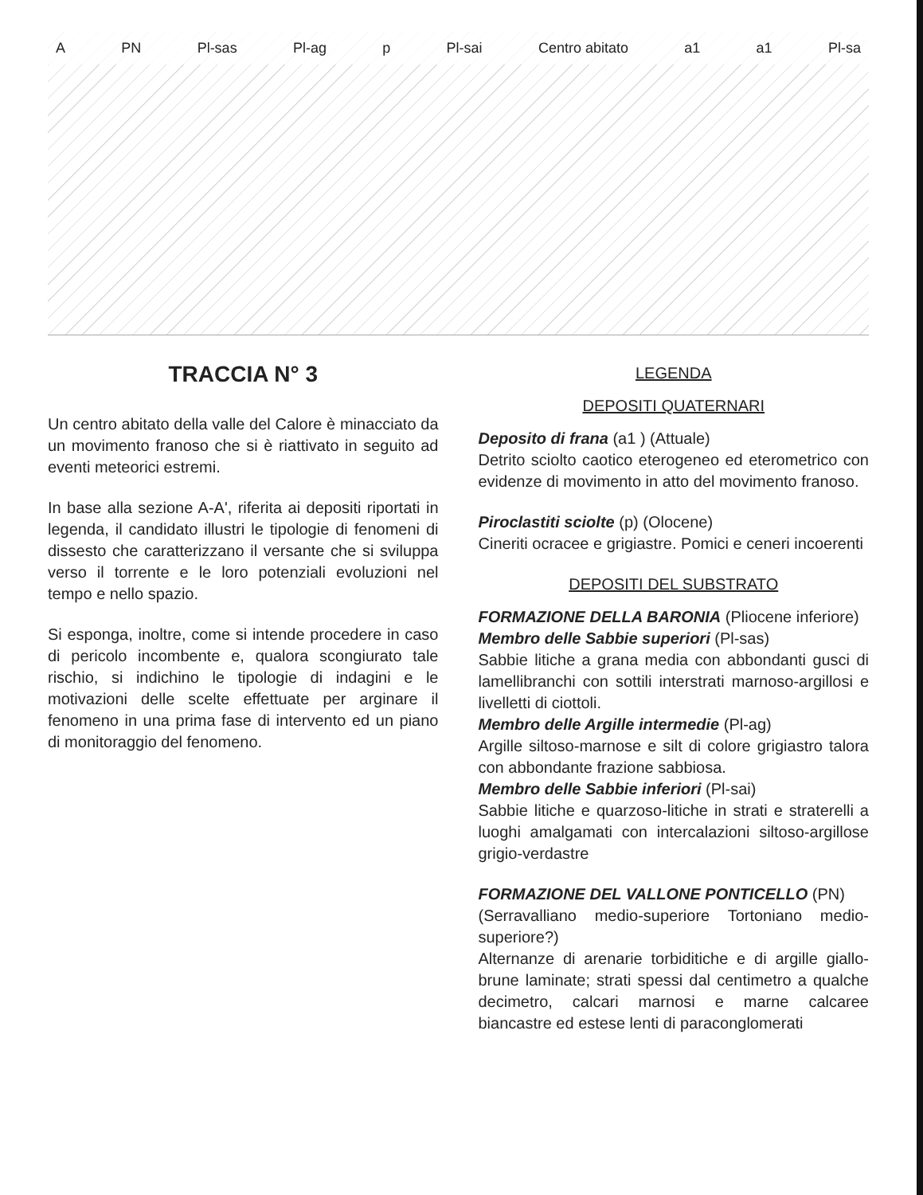A PN Pl-sas Pl-ag p Pl-sai Centro abitato a1 a1 Pl-sa
TRACCIA N° 3
Un centro abitato della valle del Calore è minacciato da un movimento franoso che si è riattivato in seguito ad eventi meteorici estremi.
In base alla sezione A-A', riferita ai depositi riportati in legenda, il candidato illustri le tipologie di fenomeni di dissesto che caratterizzano il versante che si sviluppa verso il torrente e le loro potenziali evoluzioni nel tempo e nello spazio.
Si esponga, inoltre, come si intende procedere in caso di pericolo incombente e, qualora scongiurato tale rischio, si indichino le tipologie di indagini e le motivazioni delle scelte effettuate per arginare il fenomeno in una prima fase di intervento ed un piano di monitoraggio del fenomeno.
LEGENDA
DEPOSITI QUATERNARI
Deposito di frana (a1 ) (Attuale)
Detrito sciolto caotico eterogeneo ed eterometrico con evidenze di movimento in atto del movimento franoso.
Piroclastiti sciolte (p) (Olocene)
Cineriti ocracee e grigiastre. Pomici e ceneri incoerenti
DEPOSITI DEL SUBSTRATO
FORMAZIONE DELLA BARONIA (Pliocene inferiore)
Membro delle Sabbie superiori (Pl-sas)
Sabbie litiche a grana media con abbondanti gusci di lamellibranchi con sottili interstrati marnoso-argillosi e livelletti di ciottoli.
Membro delle Argille intermedie (Pl-ag)
Argille siltoso-marnose e silt di colore grigiastro talora con abbondante frazione sabbiosa.
Membro delle Sabbie inferiori (Pl-sai)
Sabbie litiche e quarzoso-litiche in strati e straterelli a luoghi amalgamati con intercalazioni siltoso-argillose grigio-verdastre
FORMAZIONE DEL VALLONE PONTICELLO (PN)
(Serravalliano medio-superiore Tortoniano medio-superiore?)
Alternanze di arenarie torbiditiche e di argille giallo-brune laminate; strati spessi dal centimetro a qualche decimetro, calcari marnosi e marne calcaree biancastre ed estese lenti di paraconglomerati